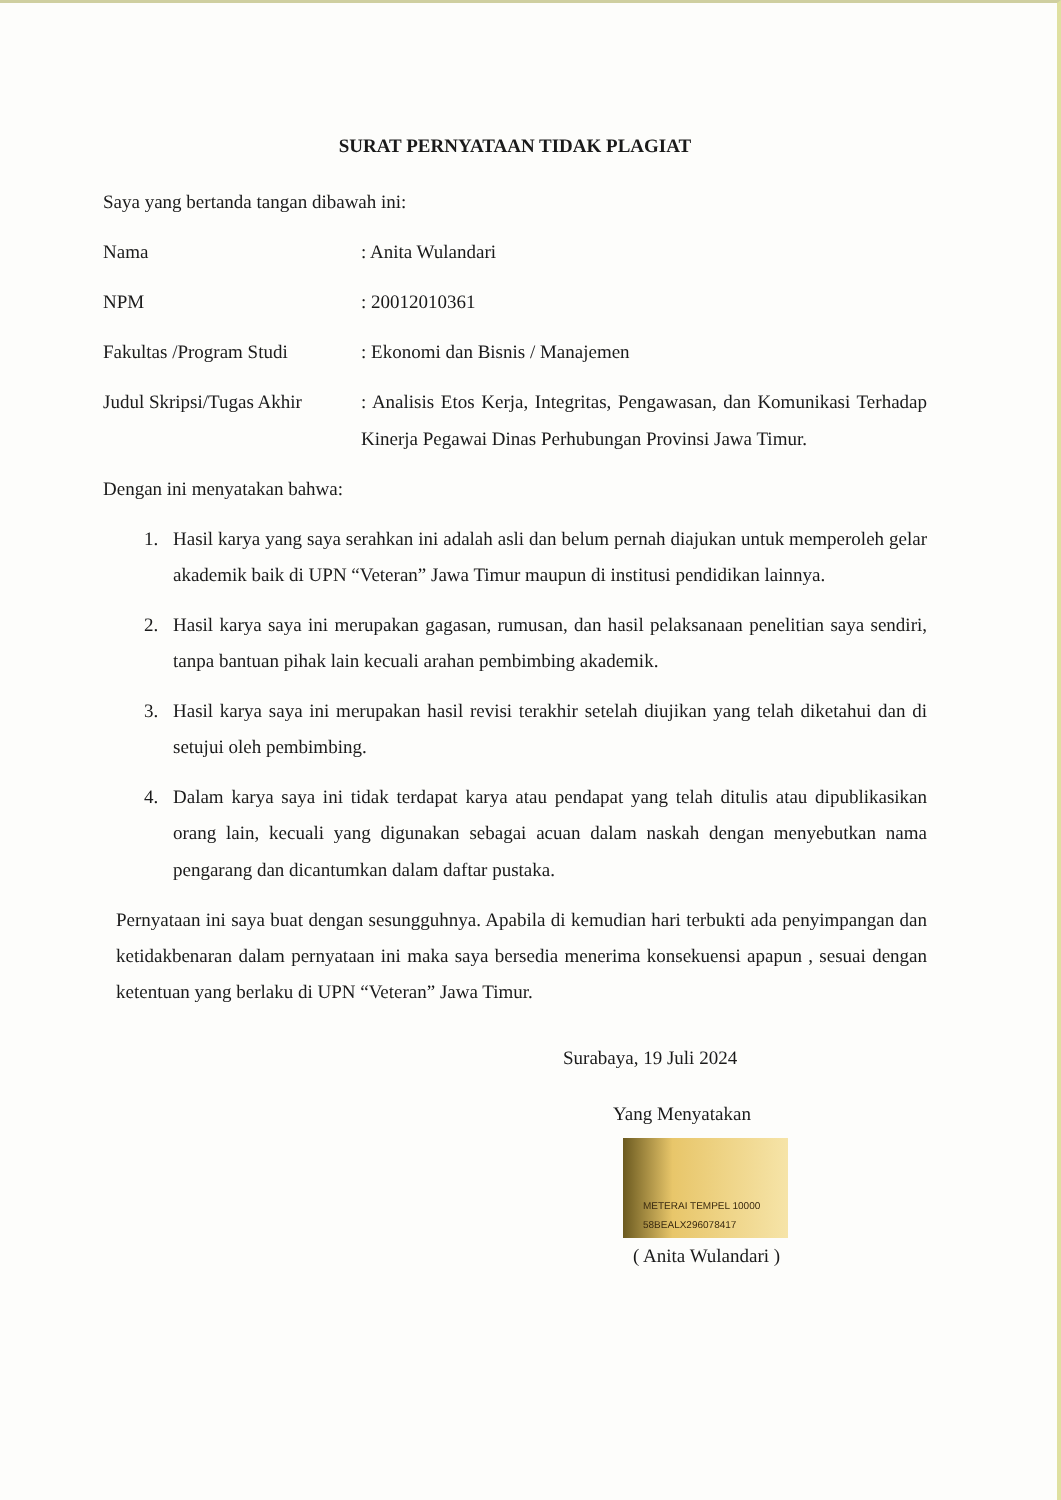SURAT PERNYATAAN TIDAK PLAGIAT
Saya yang bertanda tangan dibawah ini:
Nama : Anita Wulandari
NPM : 20012010361
Fakultas /Program Studi
: Ekonomi dan Bisnis / Manajemen
Judul Skripsi/Tugas Akhir
: Analisis Etos Kerja, Integritas, Pengawasan, dan Komunikasi Terhadap Kinerja Pegawai Dinas Perhubungan Provinsi Jawa Timur.
Dengan ini menyatakan bahwa:
1. Hasil karya yang saya serahkan ini adalah asli dan belum pernah diajukan untuk memperoleh gelar akademik baik di UPN “Veteran” Jawa Timur maupun di institusi pendidikan lainnya.
2. Hasil karya saya ini merupakan gagasan, rumusan, dan hasil pelaksanaan penelitian saya sendiri, tanpa bantuan pihak lain kecuali arahan pembimbing akademik.
3. Hasil karya saya ini merupakan hasil revisi terakhir setelah diujikan yang telah diketahui dan di setujui oleh pembimbing.
4. Dalam karya saya ini tidak terdapat karya atau pendapat yang telah ditulis atau dipublikasikan orang lain, kecuali yang digunakan sebagai acuan dalam naskah dengan menyebutkan nama pengarang dan dicantumkan dalam daftar pustaka.
Pernyataan ini saya buat dengan sesungguhnya. Apabila di kemudian hari terbukti ada penyimpangan dan ketidakbenaran dalam pernyataan ini maka saya bersedia menerima konsekuensi apapun , sesuai dengan ketentuan yang berlaku di UPN “Veteran” Jawa Timur.
Surabaya, 19 Juli 2024
Yang Menyatakan
METERAI TEMPEL 10000 58BEALX296078417
( Anita Wulandari )